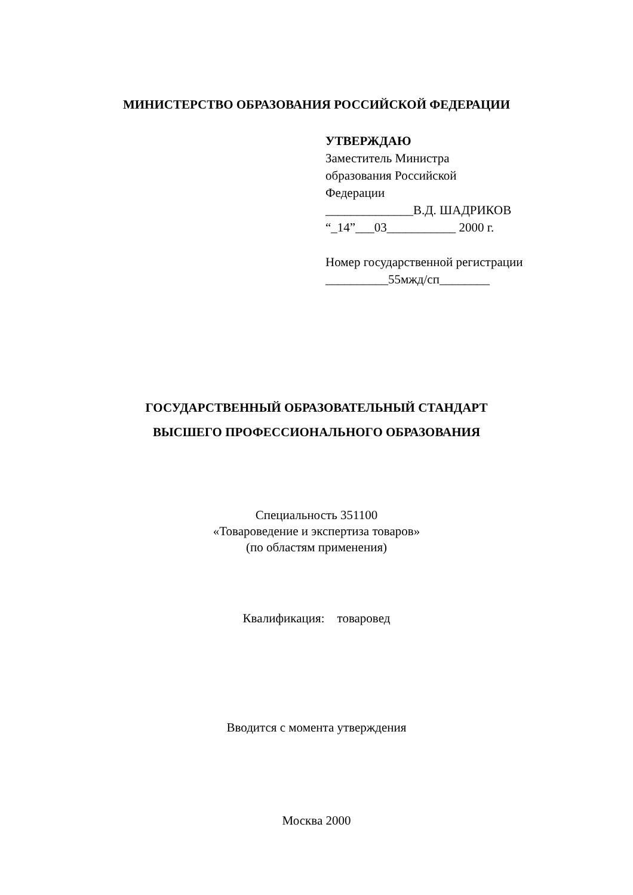МИНИСТЕРСТВО ОБРАЗОВАНИЯ РОССИЙСКОЙ ФЕДЕРАЦИИ
УТВЕРЖДАЮ
Заместитель Министра
образования Российской
Федерации
______________В.Д. ШАДРИКОВ
“_14”___03___________ 2000 г.
Номер государственной регистрации
__________55мжд/сп________
ГОСУДАРСТВЕННЫЙ ОБРАЗОВАТЕЛЬНЫЙ СТАНДАРТ
ВЫСШЕГО ПРОФЕССИОНАЛЬНОГО ОБРАЗОВАНИЯ
Специальность 351100
«Товароведение и экспертиза товаров»
(по областям применения)
Квалификация: товаровед
Вводится с момента утверждения
Москва 2000